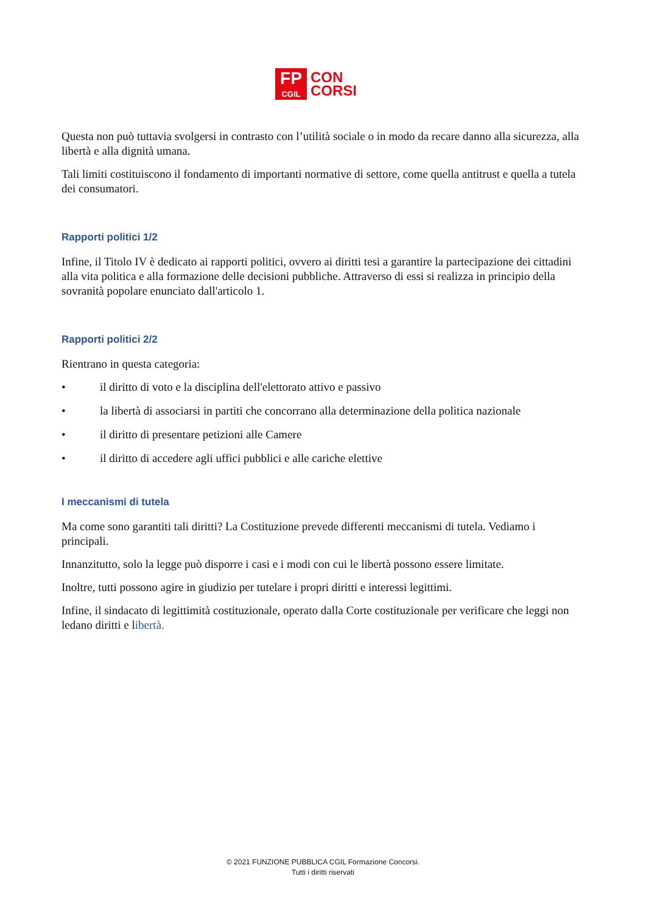FP
CGIL
CON
CORSI
Questa non può tuttavia svolgersi in contrasto con l’utilità sociale o in modo da recare danno alla sicurezza, alla libertà e alla dignità umana.
Tali limiti costituiscono il fondamento di importanti normative di settore, come quella antitrust e quella a tutela dei consumatori.
Rapporti politici 1/2
Infine, il Titolo IV è dedicato ai rapporti politici, ovvero ai diritti tesi a garantire la partecipazione dei cittadini alla vita politica e alla formazione delle decisioni pubbliche. Attraverso di essi si realizza in principio della sovranità popolare enunciato dall'articolo 1.
Rapporti politici 2/2
Rientrano in questa categoria:
• il diritto di voto e la disciplina dell'elettorato attivo e passivo
• la libertà di associarsi in partiti che concorrano alla determinazione della politica nazionale
• il diritto di presentare petizioni alle Camere
• il diritto di accedere agli uffici pubblici e alle cariche elettive
I meccanismi di tutela
Ma come sono garantiti tali diritti? La Costituzione prevede differenti meccanismi di tutela. Vediamo i principali.
Innanzitutto, solo la legge può disporre i casi e i modi con cui le libertà possono essere limitate.
Inoltre, tutti possono agire in giudizio per tutelare i propri diritti e interessi legittimi.
Infine, il sindacato di legittimità costituzionale, operato dalla Corte costituzionale per verificare che leggi non ledano diritti e libertà.
© 2021 FUNZIONE PUBBLICA CGIL Formazione Concorsi.
Tutti i diritti riservati